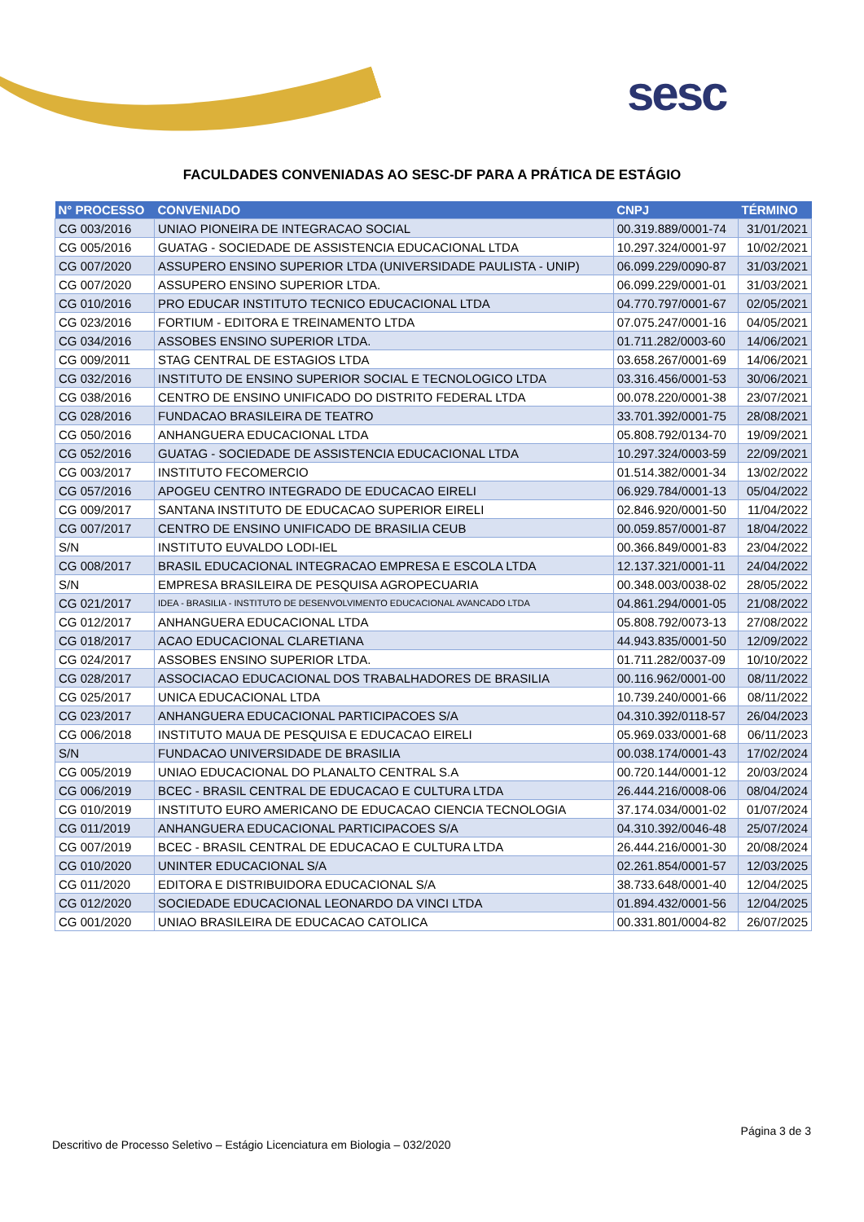sesc
FACULDADES CONVENIADAS AO SESC-DF PARA A PRÁTICA DE ESTÁGIO
| N° PROCESSO | CONVENIADO | CNPJ | TÉRMINO |
| --- | --- | --- | --- |
| CG 003/2016 | UNIAO PIONEIRA DE INTEGRACAO SOCIAL | 00.319.889/0001-74 | 31/01/2021 |
| CG 005/2016 | GUATAG - SOCIEDADE DE ASSISTENCIA EDUCACIONAL LTDA | 10.297.324/0001-97 | 10/02/2021 |
| CG 007/2020 | ASSUPERO ENSINO SUPERIOR LTDA (UNIVERSIDADE PAULISTA - UNIP) | 06.099.229/0090-87 | 31/03/2021 |
| CG 007/2020 | ASSUPERO ENSINO SUPERIOR LTDA. | 06.099.229/0001-01 | 31/03/2021 |
| CG 010/2016 | PRO EDUCAR INSTITUTO TECNICO EDUCACIONAL LTDA | 04.770.797/0001-67 | 02/05/2021 |
| CG 023/2016 | FORTIUM - EDITORA E TREINAMENTO LTDA | 07.075.247/0001-16 | 04/05/2021 |
| CG 034/2016 | ASSOBES ENSINO SUPERIOR LTDA. | 01.711.282/0003-60 | 14/06/2021 |
| CG 009/2011 | STAG CENTRAL DE ESTAGIOS LTDA | 03.658.267/0001-69 | 14/06/2021 |
| CG 032/2016 | INSTITUTO DE ENSINO SUPERIOR SOCIAL E TECNOLOGICO LTDA | 03.316.456/0001-53 | 30/06/2021 |
| CG 038/2016 | CENTRO DE ENSINO UNIFICADO DO DISTRITO FEDERAL LTDA | 00.078.220/0001-38 | 23/07/2021 |
| CG 028/2016 | FUNDACAO BRASILEIRA DE TEATRO | 33.701.392/0001-75 | 28/08/2021 |
| CG 050/2016 | ANHANGUERA EDUCACIONAL LTDA | 05.808.792/0134-70 | 19/09/2021 |
| CG 052/2016 | GUATAG - SOCIEDADE DE ASSISTENCIA EDUCACIONAL LTDA | 10.297.324/0003-59 | 22/09/2021 |
| CG 003/2017 | INSTITUTO FECOMERCIO | 01.514.382/0001-34 | 13/02/2022 |
| CG 057/2016 | APOGEU CENTRO INTEGRADO DE EDUCACAO EIRELI | 06.929.784/0001-13 | 05/04/2022 |
| CG 009/2017 | SANTANA INSTITUTO DE EDUCACAO SUPERIOR EIRELI | 02.846.920/0001-50 | 11/04/2022 |
| CG 007/2017 | CENTRO DE ENSINO UNIFICADO DE BRASILIA CEUB | 00.059.857/0001-87 | 18/04/2022 |
| S/N | INSTITUTO EUVALDO LODI-IEL | 00.366.849/0001-83 | 23/04/2022 |
| CG 008/2017 | BRASIL EDUCACIONAL INTEGRACAO EMPRESA E ESCOLA LTDA | 12.137.321/0001-11 | 24/04/2022 |
| S/N | EMPRESA BRASILEIRA DE PESQUISA AGROPECUARIA | 00.348.003/0038-02 | 28/05/2022 |
| CG 021/2017 | IDEA - BRASILIA - INSTITUTO DE DESENVOLVIMENTO EDUCACIONAL AVANCADO LTDA | 04.861.294/0001-05 | 21/08/2022 |
| CG 012/2017 | ANHANGUERA EDUCACIONAL LTDA | 05.808.792/0073-13 | 27/08/2022 |
| CG 018/2017 | ACAO EDUCACIONAL CLARETIANA | 44.943.835/0001-50 | 12/09/2022 |
| CG 024/2017 | ASSOBES ENSINO SUPERIOR LTDA. | 01.711.282/0037-09 | 10/10/2022 |
| CG 028/2017 | ASSOCIACAO EDUCACIONAL DOS TRABALHADORES DE BRASILIA | 00.116.962/0001-00 | 08/11/2022 |
| CG 025/2017 | UNICA EDUCACIONAL LTDA | 10.739.240/0001-66 | 08/11/2022 |
| CG 023/2017 | ANHANGUERA EDUCACIONAL PARTICIPACOES S/A | 04.310.392/0118-57 | 26/04/2023 |
| CG 006/2018 | INSTITUTO MAUA DE PESQUISA E EDUCACAO EIRELI | 05.969.033/0001-68 | 06/11/2023 |
| S/N | FUNDACAO UNIVERSIDADE DE BRASILIA | 00.038.174/0001-43 | 17/02/2024 |
| CG 005/2019 | UNIAO EDUCACIONAL DO PLANALTO CENTRAL S.A | 00.720.144/0001-12 | 20/03/2024 |
| CG 006/2019 | BCEC - BRASIL CENTRAL DE EDUCACAO E CULTURA LTDA | 26.444.216/0008-06 | 08/04/2024 |
| CG 010/2019 | INSTITUTO EURO AMERICANO DE EDUCACAO CIENCIA TECNOLOGIA | 37.174.034/0001-02 | 01/07/2024 |
| CG 011/2019 | ANHANGUERA EDUCACIONAL PARTICIPACOES S/A | 04.310.392/0046-48 | 25/07/2024 |
| CG 007/2019 | BCEC - BRASIL CENTRAL DE EDUCACAO E CULTURA LTDA | 26.444.216/0001-30 | 20/08/2024 |
| CG 010/2020 | UNINTER EDUCACIONAL S/A | 02.261.854/0001-57 | 12/03/2025 |
| CG 011/2020 | EDITORA E DISTRIBUIDORA EDUCACIONAL S/A | 38.733.648/0001-40 | 12/04/2025 |
| CG 012/2020 | SOCIEDADE EDUCACIONAL LEONARDO DA VINCI LTDA | 01.894.432/0001-56 | 12/04/2025 |
| CG 001/2020 | UNIAO BRASILEIRA DE EDUCACAO CATOLICA | 00.331.801/0004-82 | 26/07/2025 |
Página 3 de 3
Descritivo de Processo Seletivo – Estágio Licenciatura em Biologia – 032/2020